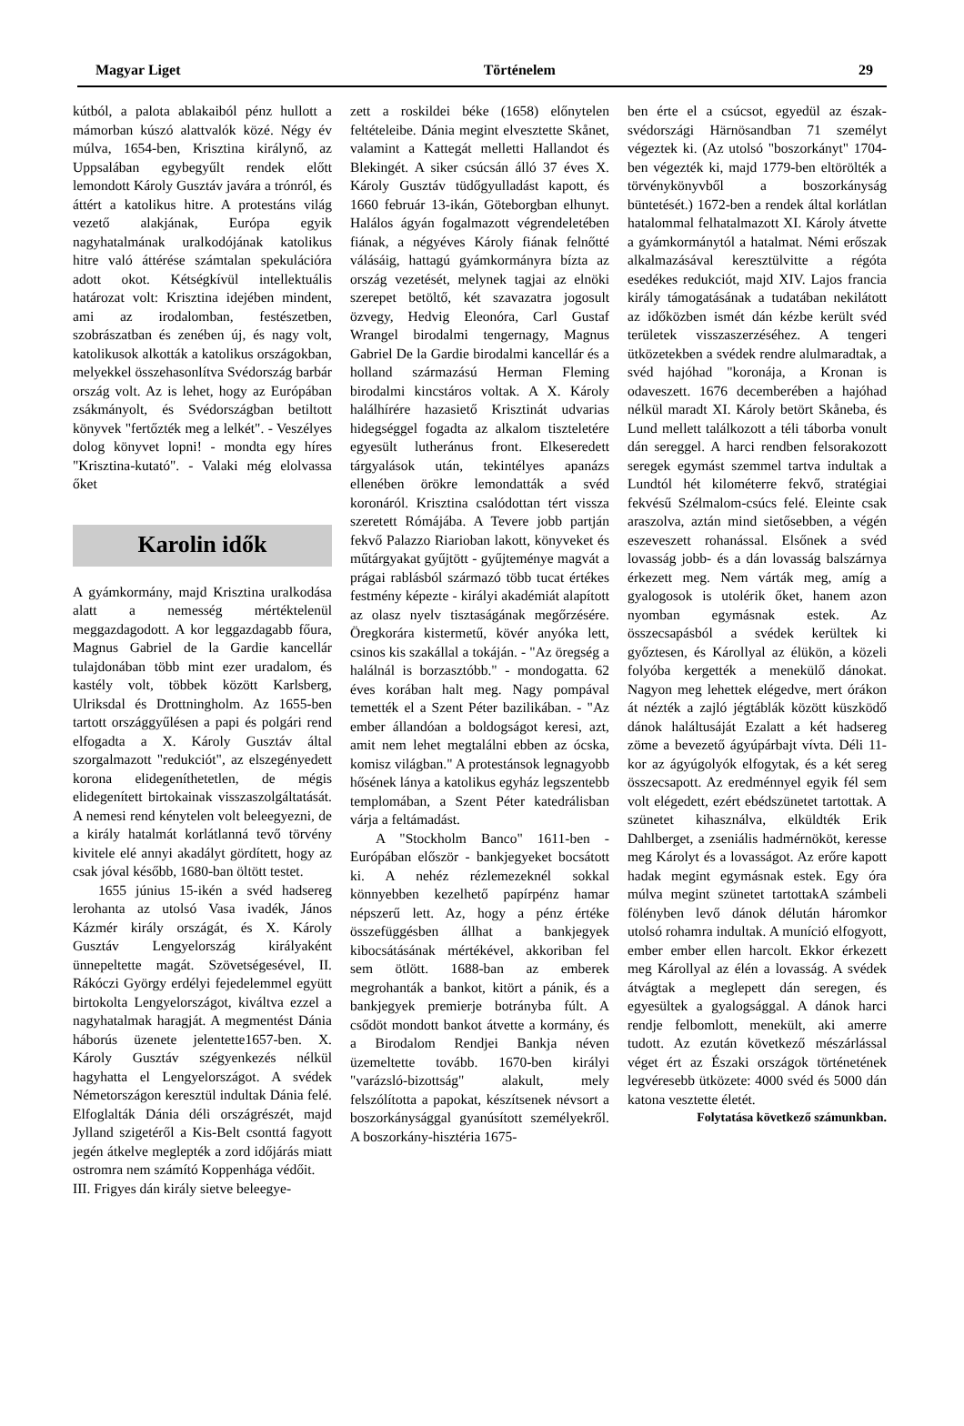Magyar Liget Történelem 29
kútból, a palota ablakaiból pénz hullott a mámorban kúszó alattvalók közé. Négy év múlva, 1654-ben, Krisztina királynő, az Uppsalában egybegyűlt rendek előtt lemondott Károly Gusztáv javára a trónról, és áttért a katolikus hitre. A protestáns világ vezető alakjának, Európa egyik nagyhatalmának uralkodójának katolikus hitre való áttérése számtalan spekulációra adott okot. Kétségkívül intellektuális határozat volt: Krisztina idejében mindent, ami az irodalomban, festészetben, szobrászatban és zenében új, és nagy volt, katolikusok alkották a katolikus országokban, melyekkel összehasonlítva Svédország barbár ország volt. Az is lehet, hogy az Európában zsákmányolt, és Svédországban betiltott könyvek "fertőzték meg a lelkét". - Veszélyes dolog könyvet lopni! - mondta egy híres "Krisztina-kutató". - Valaki még elolvassa őket
Karolin idők
A gyámkormány, majd Krisztina uralkodása alatt a nemesség mértéktelenül meggazdagodott. A kor leggazdagabb főura, Magnus Gabriel de la Gardie kancellár tulajdonában több mint ezer uradalom, és kastély volt, többek között Karlsberg, Ulriksdal és Drottningholm. Az 1655-ben tartott országgyűlésen a papi és polgári rend elfogadta a X. Károly Gusztáv által szorgalmazott "redukciót", az elszegényedett korona elidegeníthetetlen, de mégis elidegenített birtokainak visszaszolgáltatását. A nemesi rend kénytelen volt beleegyezni, de a király hatalmát korlátlanná tevő törvény kivitele elé annyi akadályt gördített, hogy az csak jóval később, 1680-ban öltött testet.
1655 június 15-ikén a svéd hadsereg lerohanta az utolsó Vasa ivadék, János Kázmér király országát, és X. Károly Gusztáv Lengyelország királyaként ünnepeltette magát. Szövetségesével, II. Rákóczi György erdélyi fejedelemmel együtt birtokolta Lengyelországot, kiváltva ezzel a nagyhatalmak haragját. A megmentést Dánia háborús üzenete jelentette1657-ben. X. Károly Gusztáv szégyenkezés nélkül hagyhatta el Lengyelországot. A svédek Németországon keresztül indultak Dánia felé. Elfoglalták Dánia déli országrészét, majd Jylland szigetéről a Kis-Belt csonttá fagyott jegén átkelve meglepték a zord időjárás miatt ostromra nem számító Koppenhága védőit.
III. Frigyes dán király sietve beleegye-
zett a roskildei béke (1658) előnytelen feltételeibe. Dánia megint elvesztette Skånet, valamint a Kattegát melletti Hallandot és Blekingét. A siker csúcsán álló 37 éves X. Károly Gusztáv tüdőgyulladást kapott, és 1660 február 13-ikán, Göteborgban elhunyt. Halálos ágyán fogalmazott végrendeletében fiának, a négyéves Károly fiának felnőtté válásáig, hattagú gyámkormányra bízta az ország vezetését, melynek tagjai az elnöki szerepet betöltő, két szavazatra jogosult özvegy, Hedvig Eleonóra, Carl Gustaf Wrangel birodalmi tengernagy, Magnus Gabriel De la Gardie birodalmi kancellár és a holland származású Herman Fleming birodalmi kincstáros voltak. A X. Károly halálhírére hazasiető Krisztinát udvarias hidegséggel fogadta az alkalom tiszteletére egyesült lutheránus front. Elkeseredett tárgyalások után, tekintélyes apanázs ellenében örökre lemondatták a svéd koronáról. Krisztina csalódottan tért vissza szeretett Rómájába. A Tevere jobb partján fekvő Palazzo Riarioban lakott, könyveket és műtárgyakat gyűjtött - gyűjteménye magvát a prágai rablásból származó több tucat értékes festmény képezte - királyi akadémiát alapított az olasz nyelv tisztaságának megőrzésére. Öregkorára kistermetű, kövér anyóka lett, csinos kis szakállal a tokáján. - "Az öregség a halálnál is borzasztóbb." - mondogatta. 62 éves korában halt meg. Nagy pompával temették el a Szent Péter bazilikában. - "Az ember állandóan a boldogságot keresi, azt, amit nem lehet megtalálni ebben az ócska, komisz világban." A protestánsok legnagyobb hősének lánya a katolikus egyház legszentebb templomában, a Szent Péter katedrálisban várja a feltámadást.
A "Stockholm Banco" 1611-ben - Európában először - bankjegyeket bocsátott ki. A nehéz rézlemezeknél sokkal könnyebben kezelhető papírpénz hamar népszerű lett. Az, hogy a pénz értéke összefüggésben állhat a bankjegyek kibocsátásának mértékével, akkoriban fel sem ötlött. 1688-ban az emberek megrohanták a bankot, kitört a pánik, és a bankjegyek premierje botrányba fúlt. A csődöt mondott bankot átvette a kormány, és a Birodalom Rendjei Bankja néven üzemeltette tovább. 1670-ben királyi "varázsló-bizottság" alakult, mely felszólította a papokat, készítsenek névsort a boszorkánysággal gyanúsított személyekről. A boszorkány-hisztéria 1675-
ben érte el a csúcsot, egyedül az észak-svédországi Härnösandban 71 személyt végeztek ki. (Az utolsó "boszorkányt" 1704-ben végezték ki, majd 1779-ben eltörölték a törvénykönyvből a boszorkányság büntetését.) 1672-ben a rendek által korlátlan hatalommal felhatalmazott XI. Károly átvette a gyámkormánytól a hatalmat. Némi erőszak alkalmazásával keresztülvitte a régóta esedékes redukciót, majd XIV. Lajos francia király támogatásának a tudatában nekilátott az időközben ismét dán kézbe került svéd területek visszaszerzéséhez. A tengeri ütközetekben a svédek rendre alulmaradtak, a svéd hajóhad "koronája, a Kronan is odaveszett. 1676 decemberében a hajóhad nélkül maradt XI. Károly betört Skåneba, és Lund mellett találkozott a téli táborba vonult dán sereggel. A harci rendben felsorakozott seregek egymást szemmel tartva indultak a Lundtól hét kilométerre fekvő, stratégiai fekvésű Szélmalom-csúcs felé. Eleinte csak araszolva, aztán mind sietősebben, a végén eszeveszett rohanással. Elsőnek a svéd lovasság jobb- és a dán lovasság balszárnya érkezett meg. Nem várták meg, amíg a gyalogosok is utolérik őket, hanem azon nyomban egymásnak estek. Az összecsapásból a svédek kerültek ki győztesen, és Károllyal az élükön, a közeli folyóba kergették a menekülő dánokat. Nagyon meg lehettek elégedve, mert órákon át nézték a zajló jégtáblák között küszködő dánok haláltusáját Ezalatt a két hadsereg zöme a bevezető ágyúpárbajt vívta. Déli 11-kor az ágyúgolyók elfogytak, és a két sereg összecsapott. Az eredménnyel egyik fél sem volt elégedett, ezért ebédszünetet tartottak. A szünetet kihasználva, elküldték Erik Dahlberget, a zseniális hadmérnököt, keresse meg Károlyt és a lovasságot. Az erőre kapott hadak megint egymásnak estek. Egy óra múlva megint szünetet tartottakA számbeli fölényben levő dánok délután háromkor utolsó rohamra indultak. A muníció elfogyott, ember ember ellen harcolt. Ekkor érkezett meg Károllyal az élén a lovasság. A svédek átvágtak a meglepett dán seregen, és egyesültek a gyalogsággal. A dánok harci rendje felbomlott, menekült, aki amerre tudott. Az ezután következő mészárlással véget ért az Északi országok történetének legvéresebb ütközete: 4000 svéd és 5000 dán katona vesztette életét.
Folytatása következő számunkban.